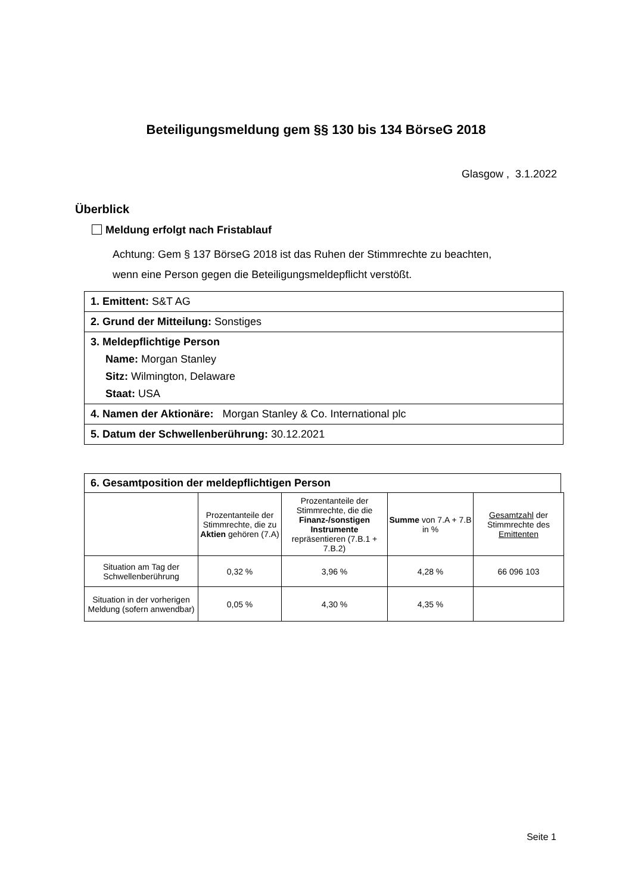Beteiligungsmeldung gem §§ 130 bis 134 BörseG 2018
Glasgow , 3.1.2022
Überblick
Meldung erfolgt nach Fristablauf
Achtung: Gem § 137 BörseG 2018 ist das Ruhen der Stimmrechte zu beachten,
wenn eine Person gegen die Beteiligungsmeldepflicht verstößt.
1. Emittent: S&T AG
2. Grund der Mitteilung: Sonstiges
3. Meldepflichtige Person
Name: Morgan Stanley
Sitz: Wilmington, Delaware
Staat: USA
4. Namen der Aktionäre: Morgan Stanley & Co. International plc
5. Datum der Schwellenberührung: 30.12.2021
6. Gesamtposition der meldepflichtigen Person
| | Prozentanteile der Stimmrechte, die zu Aktien gehören (7.A) | Prozentanteile der Stimmrechte, die die Finanz-/sonstigen Instrumente repräsentieren (7.B.1 + 7.B.2) | Summe von 7.A + 7.B in % | Gesamtzahl der Stimmrechte des Emittenten |
| --- | --- | --- | --- | --- |
| Situation am Tag der Schwellenberührung | 0,32 % | 3,96 % | 4,28 % | 66 096 103 |
| Situation in der vorherigen Meldung (sofern anwendbar) | 0,05 % | 4,30 % | 4,35 % | |
Seite 1